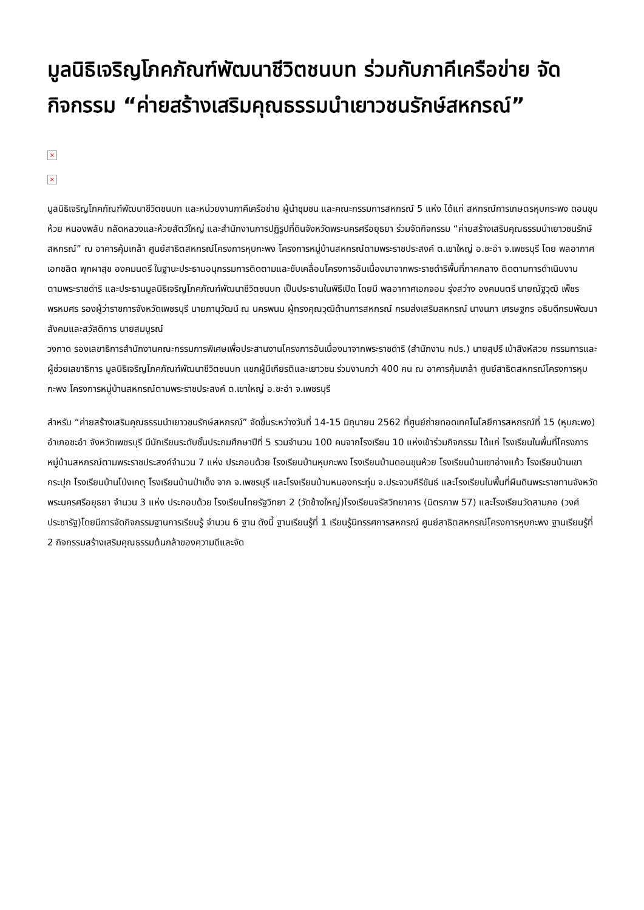มูลนิธิเจริญโภคภัณฑ์พัฒนาชีวิตชนบท ร่วมกับภาคีเครือข่าย จัดกิจกรรม “ค่ายสร้างเสริมคุณธรรมนำเยาวชนรักษ์สหกรณ์”
×
×
มูลนิธิเจริญโภคภัณฑ์พัฒนาชีวิตชนบท และหน่วยงานภาคีเครือข่าย ผู้นำชุมชน และคณะกรรมการสหกรณ์ 5 แห่ง ได้แก่ สหกรณ์การเกษตรหุบกระพง ดอนขุนห้วย หนองพลับ กลัดหลวงและห้วยสัตว์ใหญ่ และสำนักงานการปฏิรูปที่ดินจังหวัดพระนครศรีอยุธยา ร่วมจัดกิจกรรม “ค่ายสร้างเสริมคุณธรรมนำเยาวชนรักษ์สหกรณ์” ณ อาคารคุ้มเกล้า ศูนย์สาธิตสหกรณ์โครงการหุบกะพง โครงการหมู่บ้านสหกรณ์ตามพระราชประสงค์ ต.เขาใหญ่ อ.ชะอำ จ.เพชรบุรี โดย พลอากาศเอกชลิต พุกผาสุข องคมนตรี ในฐานะประธานอนุกรรมการติดตามและขับเคลื่อนโครงการอันเนื่องมาจากพระราชดำริพื้นที่ภาคกลาง ติดตามการดำเนินงานตามพระราชดำริ และประธานมูลนิธิเจริญโภคภัณฑ์พัฒนาชีวิตชนบท เป็นประธานในพิธีเปิด โดยมี พลอากาศเอกจอม รุ่งสว่าง องคมนตรี นายณัฐวุฒิ เพ็ชรพรหมศร รองผู้ว่าราชการจังหวัดเพชรบุรี นายภานุวัฒน์ ณ นครพนม ผู้ทรงคุณวุฒิด้านการสหกรณ์ กรมส่งเสริมสหกรณ์ นางนภา เศรษฐกร อธิบดีกรมพัฒนาสังคมและสวัสดิการ นายสมบูรณ์
วงกาด รองเลขาธิการสำนักงานคณะกรรมการพิเศษเพื่อประสานงานโครงการอันเนื่องมาจากพระราชดำริ (สำนักงาน กปร.) นายสุปรี เบ้าสิงห์สวย กรรมการและผู้ช่วยเลขาธิการ มูลนิธิเจริญโภคภัณฑ์พัฒนาชีวิตชนบท แขกผู้มีเกียรติและเยาวชน ร่วมงานกว่า 400 คน ณ อาคารคุ้มเกล้า ศูนย์สาธิตสหกรณ์โครงการหุบกะพง โครงการหมู่บ้านสหกรณ์ตามพระราชประสงค์ ต.เขาใหญ่ อ.ชะอำ จ.เพชรบุรี
สำหรับ “ค่ายสร้างเสริมคุณธรรมนำเยาวชนรักษ์สหกรณ์” จัดขึ้นระหว่างวันที่ 14-15 มิถุนายน 2562 ที่ศูนย์ถ่ายทอดเทคโนโลยีการสหกรณ์ที่ 15 (หุบกะพง) อำเภอชะอำ จังหวัดเพชรบุรี มีนักเรียนระดับชั้นประถมศึกษาปีที่ 5 รวมจำนวน 100 คนจากโรงเรียน 10 แห่งเข้าร่วมกิจกรรม ได้แก่ โรงเรียนในพื้นที่โครงการหมู่บ้านสหกรณ์ตามพระราชประสงค์จำนวน 7 แห่ง ประกอบด้วย โรงเรียนบ้านหุบกะพง โรงเรียนบ้านดอนขุนห้วย โรงเรียนบ้านเขาอ่างแก้ว โรงเรียนบ้านเขากระปุก โรงเรียนบ้านโป่งเกตุ โรงเรียนบ้านป่าเด็ง จาก จ.เพชรบุรี และโรงเรียนบ้านหนองกระทุ่ม จ.ประจวบคีรีขันธ์ และโรงเรียนในพื้นที่ผืนดินพระราชทานจังหวัดพระนครศรีอยุธยา จำนวน 3 แห่ง ประกอบด้วย โรงเรียนไทยรัฐวิทยา 2 (วัดช้างใหญ่)โรงเรียนจรัสวิทยาคาร (มิตรภาพ 57) และโรงเรียนวัดสามกอ (วงศ์ประชารัฐ)โดยมีการจัดกิจกรรมฐานการเรียนรู้ จำนวน 6 ฐาน ดังนี้ ฐานเรียนรู้ที่ 1 เรียนรู้นิทรรศการสหกรณ์ ศูนย์สาธิตสหกรณ์โครงการหุบกะพง ฐานเรียนรู้ที่ 2 กิจกรรมสร้างเสริมคุณธรรมต้นกล้าของความดีและจัด